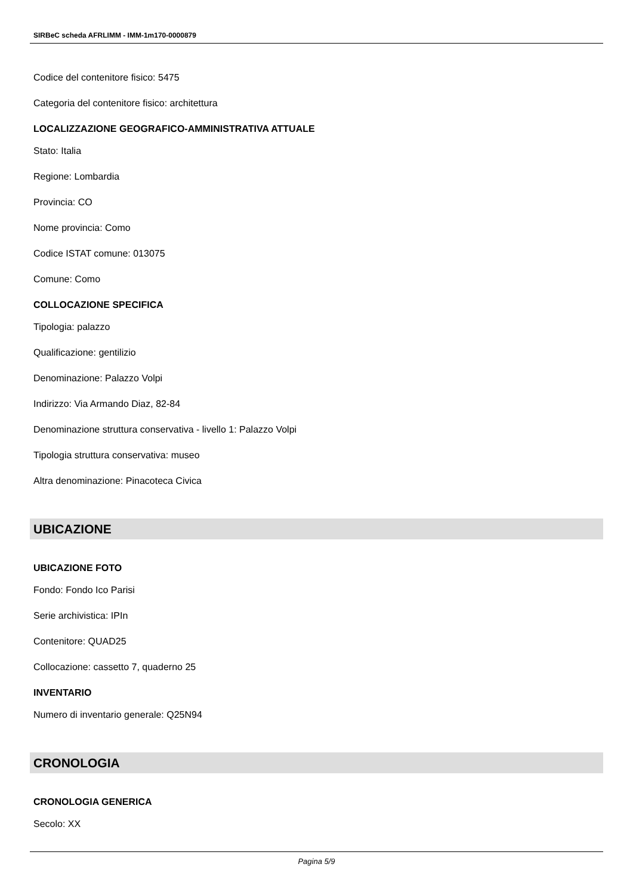SIRBeC scheda AFRLIMM - IMM-1m170-0000879
Codice del contenitore fisico: 5475
Categoria del contenitore fisico: architettura
LOCALIZZAZIONE GEOGRAFICO-AMMINISTRATIVA ATTUALE
Stato: Italia
Regione: Lombardia
Provincia: CO
Nome provincia: Como
Codice ISTAT comune: 013075
Comune: Como
COLLOCAZIONE SPECIFICA
Tipologia: palazzo
Qualificazione: gentilizio
Denominazione: Palazzo Volpi
Indirizzo: Via Armando Diaz, 82-84
Denominazione struttura conservativa - livello 1: Palazzo Volpi
Tipologia struttura conservativa: museo
Altra denominazione: Pinacoteca Civica
UBICAZIONE
UBICAZIONE FOTO
Fondo: Fondo Ico Parisi
Serie archivistica: IPIn
Contenitore: QUAD25
Collocazione: cassetto 7, quaderno 25
INVENTARIO
Numero di inventario generale: Q25N94
CRONOLOGIA
CRONOLOGIA GENERICA
Secolo: XX
Pagina 5/9